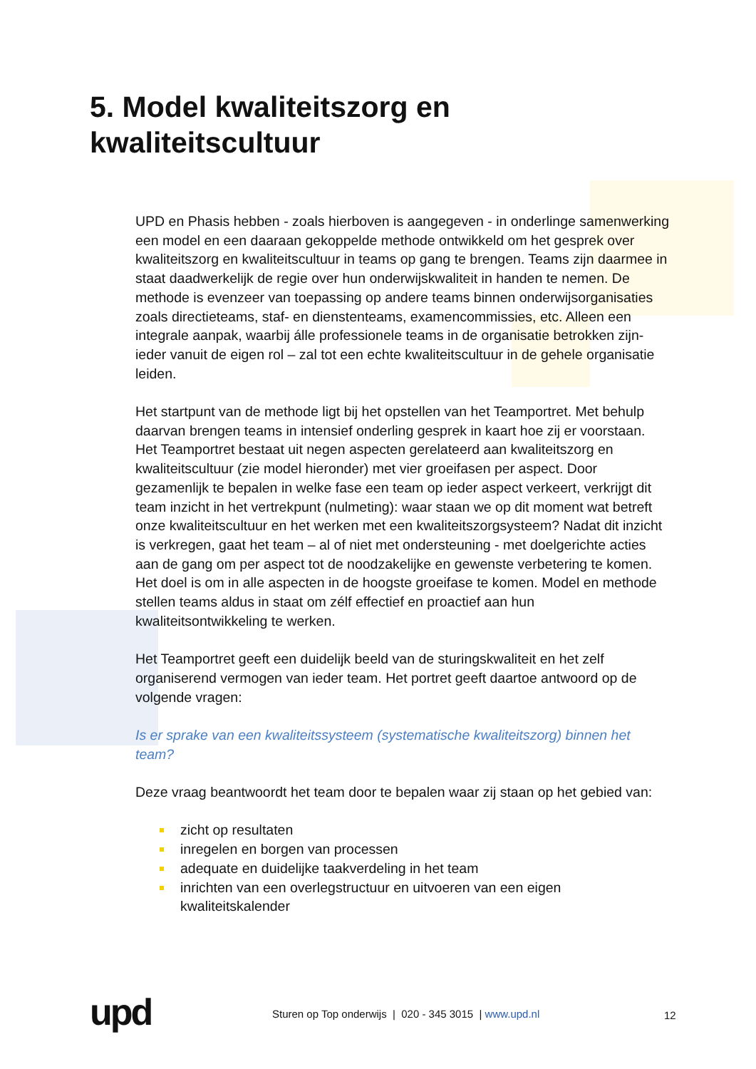5. Model kwaliteitszorg en
kwaliteitscultuur
UPD en Phasis hebben - zoals hierboven is aangegeven - in onderlinge samenwerking een model en een daaraan gekoppelde methode ontwikkeld om het gesprek over kwaliteitszorg en kwaliteitscultuur in teams op gang te brengen. Teams zijn daarmee in staat daadwerkelijk de regie over hun onderwijskwaliteit in handen te nemen. De methode is evenzeer van toepassing op andere teams binnen onderwijsorganisaties zoals directieteams, staf- en dienstenteams, examencommissies, etc. Alleen een integrale aanpak, waarbij álle professionele teams in de organisatie betrokken zijn- ieder vanuit de eigen rol – zal tot een echte kwaliteitscultuur in de gehele organisatie leiden.
Het startpunt van de methode ligt bij het opstellen van het Teamportret. Met behulp daarvan brengen teams in intensief onderling gesprek in kaart hoe zij er voorstaan. Het Teamportret bestaat uit negen aspecten gerelateerd aan kwaliteitszorg en kwaliteitscultuur (zie model hieronder) met vier groeifasen per aspect. Door gezamenlijk te bepalen in welke fase een team op ieder aspect verkeert, verkrijgt dit team inzicht in het vertrekpunt (nulmeting): waar staan we op dit moment wat betreft onze kwaliteitscultuur en het werken met een kwaliteitszorgsysteem? Nadat dit inzicht is verkregen, gaat het team – al of niet met ondersteuning - met doelgerichte acties aan de gang om per aspect tot de noodzakelijke en gewenste verbetering te komen. Het doel is om in alle aspecten in de hoogste groeifase te komen. Model en methode stellen teams aldus in staat om zélf effectief en proactief aan hun kwaliteitsontwikkeling te werken.
Het Teamportret geeft een duidelijk beeld van de sturingskwaliteit en het zelf organiserend vermogen van ieder team. Het portret geeft daartoe antwoord op de volgende vragen:
Is er sprake van een kwaliteitssysteem (systematische kwaliteitszorg) binnen het team?
Deze vraag beantwoordt het team door te bepalen waar zij staan op het gebied van:
zicht op resultaten
inregelen en borgen van processen
adequate en duidelijke taakverdeling in het team
inrichten van een overlegstructuur en uitvoeren van een eigen kwaliteitskalender
upd
Sturen op Top onderwijs | 020 - 345 3015 | www.upd.nl
12